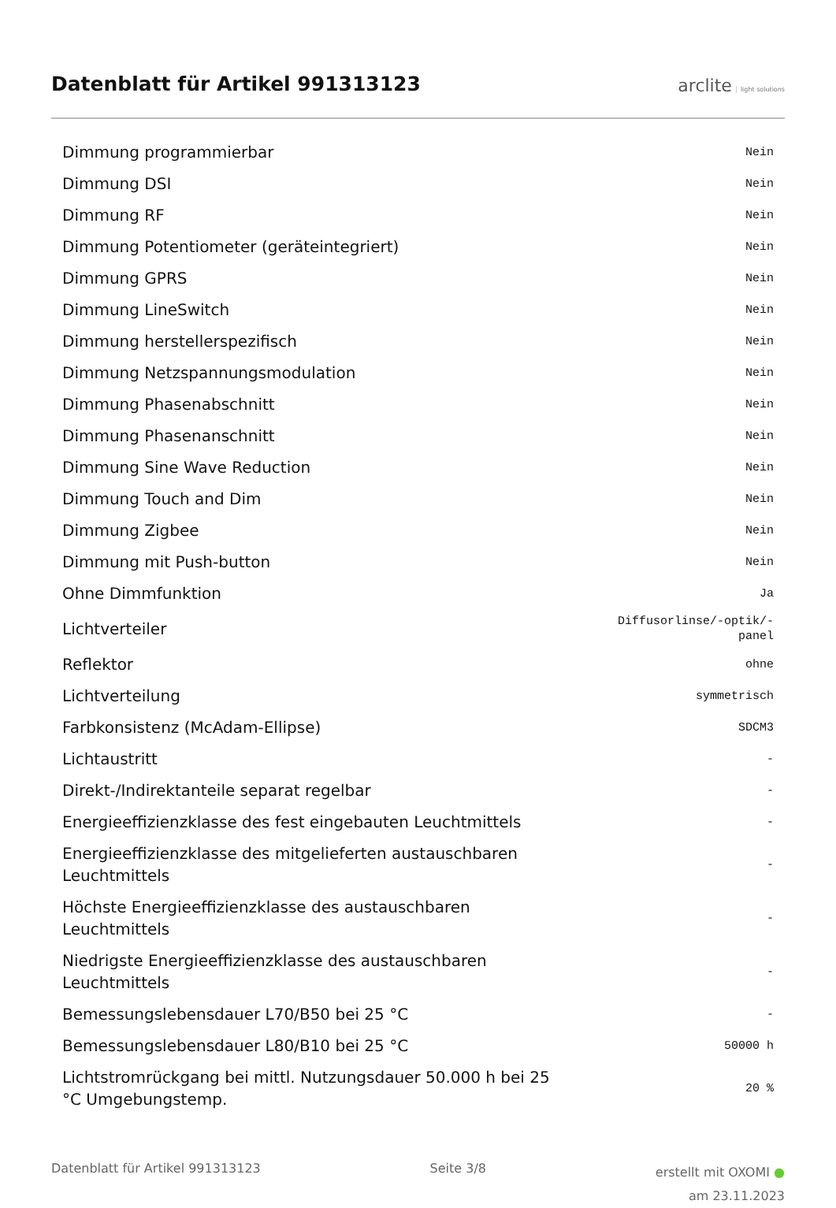Datenblatt für Artikel 991313123
arclite light solutions
| Dimmung programmierbar | Nein |
| Dimmung DSI | Nein |
| Dimmung RF | Nein |
| Dimmung Potentiometer (geräteintegriert) | Nein |
| Dimmung GPRS | Nein |
| Dimmung LineSwitch | Nein |
| Dimmung herstellerspezifisch | Nein |
| Dimmung Netzspannungsmodulation | Nein |
| Dimmung Phasenabschnitt | Nein |
| Dimmung Phasenanschnitt | Nein |
| Dimmung Sine Wave Reduction | Nein |
| Dimmung Touch and Dim | Nein |
| Dimmung Zigbee | Nein |
| Dimmung mit Push-button | Nein |
| Ohne Dimmfunktion | Ja |
| Lichtverteiler | Diffusorlinse/-optik/- panel |
| Reflektor | ohne |
| Lichtverteilung | symmetrisch |
| Farbkonsistenz (McAdam-Ellipse) | SDCM3 |
| Lichtaustritt | - |
| Direkt-/Indirektanteile separat regelbar | - |
| Energieeffizienzklasse des fest eingebauten Leuchtmittels | - |
| Energieeffizienzklasse des mitgelieferten austauschbaren Leuchtmittels | - |
| Höchste Energieeffizienzklasse des austauschbaren Leuchtmittels | - |
| Niedrigste Energieeffizienzklasse des austauschbaren Leuchtmittels | - |
| Bemessungslebensdauer L70/B50 bei 25 °C | - |
| Bemessungslebensdauer L80/B10 bei 25 °C | 50000 h |
| Lichtstromrückgang bei mittl. Nutzungsdauer 50.000 h bei 25 °C Umgebungstemp. | 20 % |
Datenblatt für Artikel 991313123 Seite 3/8 erstellt mit OXOMI ●
am 23.11.2023